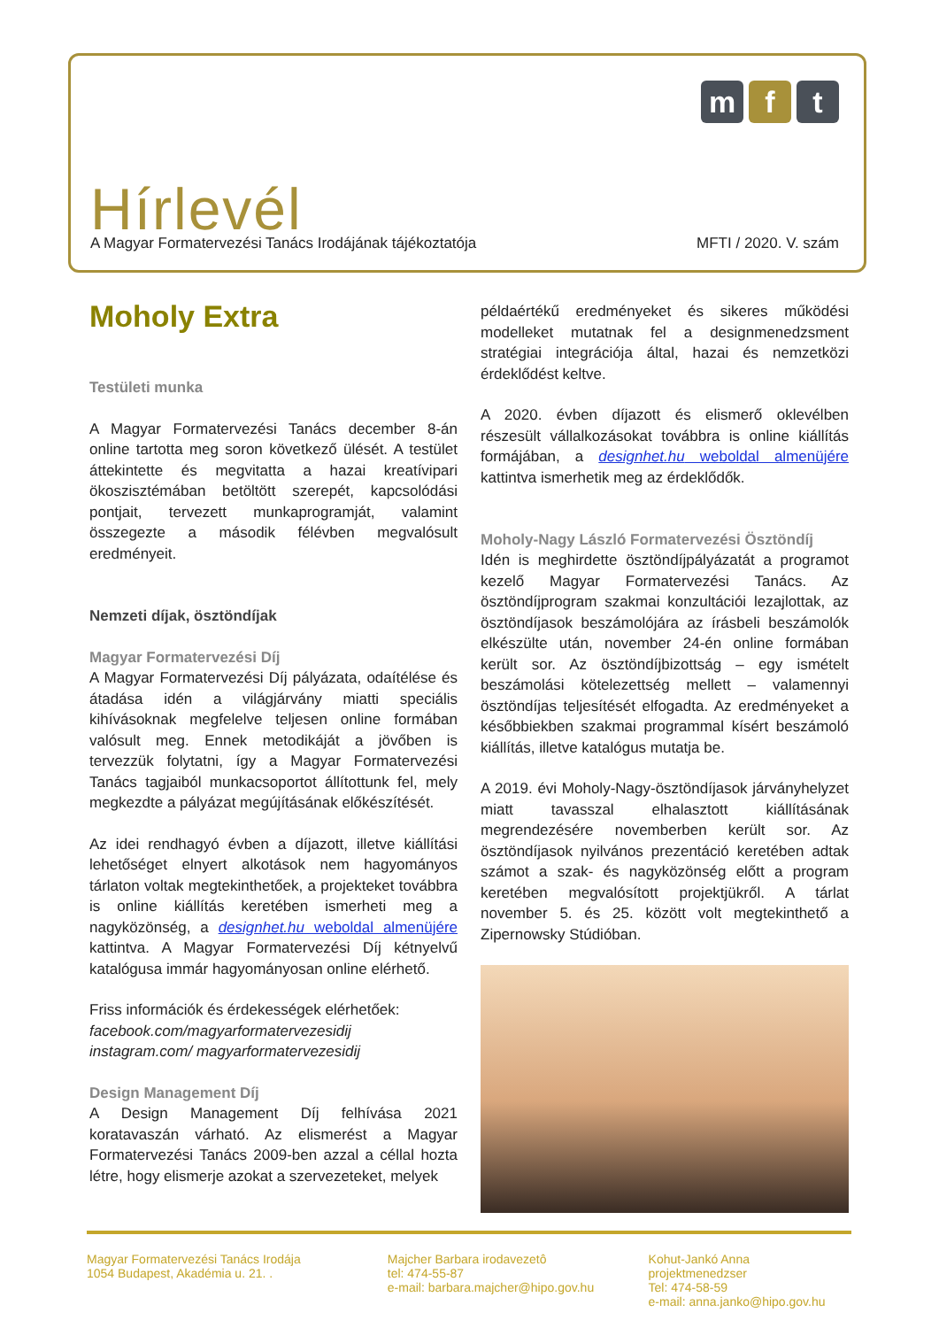mf t
Hírlevél
A Magyar Formatervezési Tanács Irodájának tájékoztatója MFTI / 2020. V. szám
Moholy Extra
Testületi munka
A Magyar Formatervezési Tanács december 8-án online tartotta meg soron következő ülését. A testület áttekintette és megvitatta a hazai kreatívipari ökoszisztémában betöltött szerepét, kapcsolódási pontjait, tervezett munkaprogramját, valamint összegezte a második félévben megvalósult eredményeit.
Nemzeti díjak, ösztöndíjak
Magyar Formatervezési Díj
A Magyar Formatervezési Díj pályázata, odaítélése és átadása idén a világjárvány miatti speciális kihívásoknak megfelelve teljesen online formában valósult meg. Ennek metodikáját a jövőben is tervezzük folytatni, így a Magyar Formatervezési Tanács tagjaiból munkacsoportot állítottunk fel, mely megkezdte a pályázat megújításának előkészítését.
Az idei rendhagyó évben a díjazott, illetve kiállítási lehetőséget elnyert alkotások nem hagyományos tárlaton voltak megtekinthetőek, a projekteket továbbra is online kiállítás keretében ismerheti meg a nagyközönség, a designhet.hu weboldal almenüjére kattintva. A Magyar Formatervezési Díj kétnyelvű katalógusa immár hagyományosan online elérhető.
Friss információk és érdekességek elérhetőek:
facebook.com/magyarformatervezesidij
instagram.com/ magyarformatervezesidij
Design Management Díj
A Design Management Díj felhívása 2021 koratavaszán várható. Az elismerést a Magyar Formatervezési Tanács 2009-ben azzal a céllal hozta létre, hogy elismerje azokat a szervezeteket, melyek
példaértékű eredményeket és sikeres működési modelleket mutatnak fel a designmenedzsment stratégiai integrációja által, hazai és nemzetközi érdeklődést keltve.
A 2020. évben díjazott és elismerő oklevélben részesült vállalkozásokat továbbra is online kiállítás formájában, a designhet.hu weboldal almenüjére kattintva ismerhetik meg az érdeklődők.
Moholy-Nagy László Formatervezési Ösztöndíj
Idén is meghirdette ösztöndíjpályázatát a programot kezelő Magyar Formatervezési Tanács. Az ösztöndíjprogram szakmai konzultációi lezajlottak, az ösztöndíjasok beszámolójára az írásbeli beszámolók elkészülte után, november 24-én online formában került sor. Az ösztöndíjbizottság – egy ismételt beszámolási kötelezettség mellett – valamennyi ösztöndíjas teljesítését elfogadta. Az eredményeket a későbbiekben szakmai programmal kísért beszámoló kiállítás, illetve katalógus mutatja be.
A 2019. évi Moholy-Nagy-ösztöndíjasok járványhelyzet miatt tavasszal elhalasztott kiállításának megrendezésére novemberben került sor. Az ösztöndíjasok nyilvános prezentáció keretében adtak számot a szak- és nagyközönség előtt a program keretében megvalósított projektjükről. A tárlat november 5. és 25. között volt megtekinthető a Zipernowsky Stúdióban.
Magyar Formatervezési Tanács Irodája
1054 Budapest, Akadémia u. 21. .
Majcher Barbara irodavezetô
tel: 474-55-87
e-mail: barbara.majcher@hipo.gov.hu
Kohut-Jankó Anna projektmenedzser
Tel: 474-58-59
e-mail: anna.janko@hipo.gov.hu